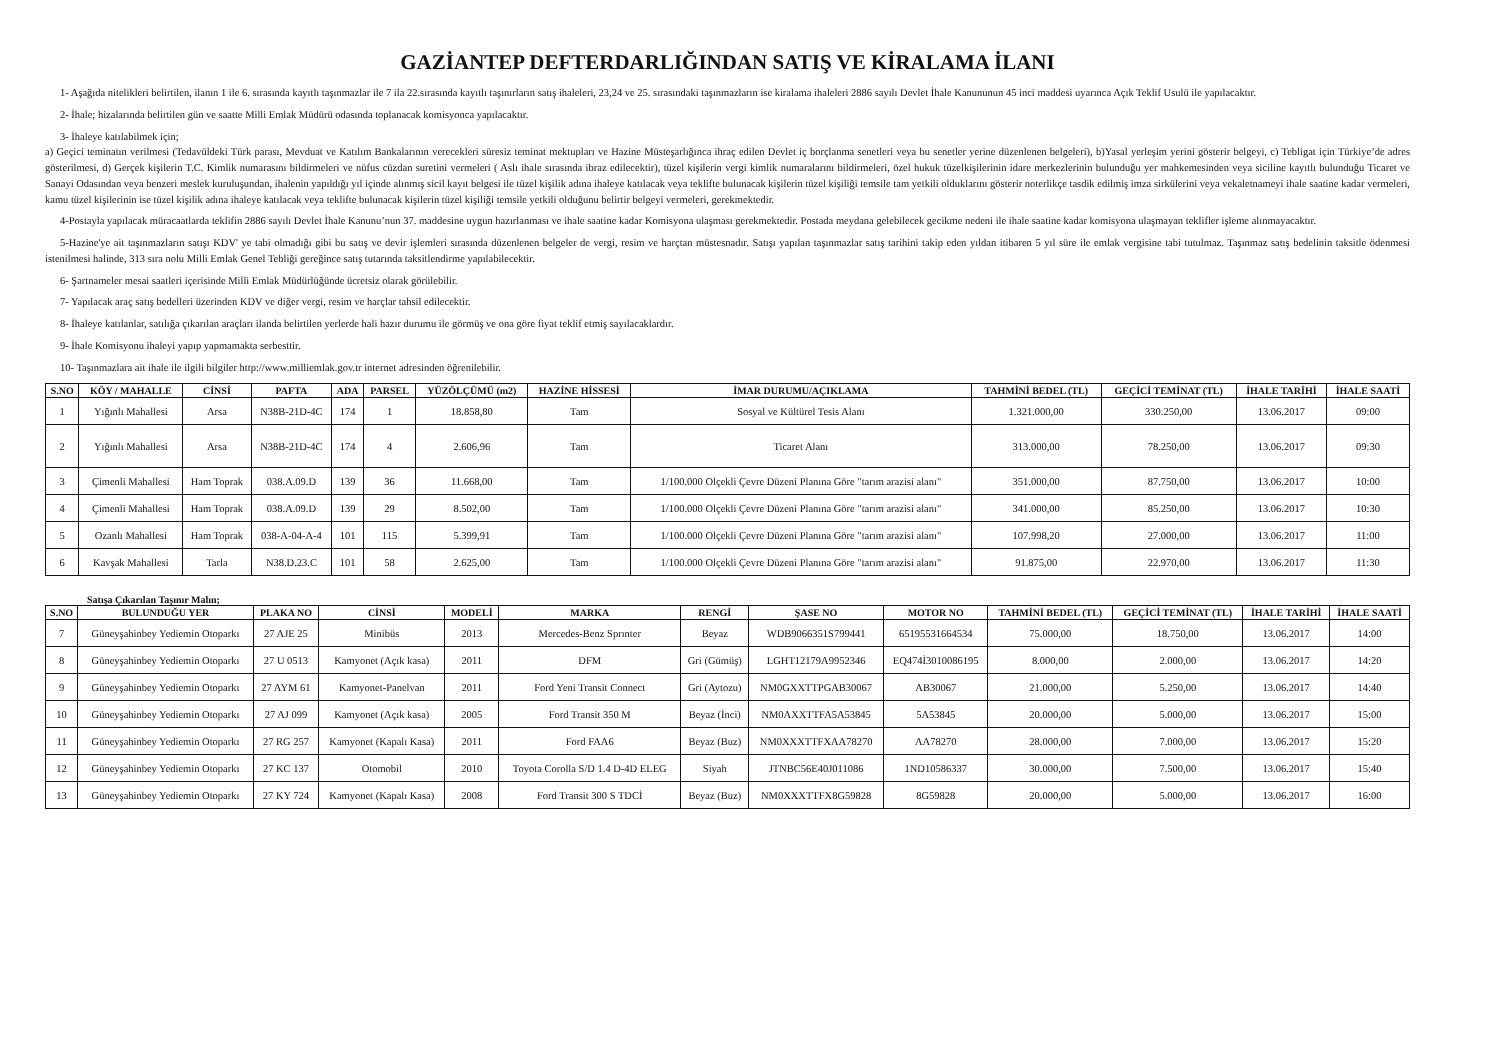GAZİANTEP DEFTERDARLIĞINDAN SATIŞ VE KİRALAMA İLANI
1- Aşağıda nitelikleri belirtilen, ilanın 1 ile 6. sırasında kayıtlı taşınmazlar ile 7 ila 22.sırasında kayıtlı taşınırların satış ihaleleri, 23,24 ve 25. sırasındaki taşınmazların ise kiralama ihaleleri 2886 sayılı Devlet İhale Kanununun 45 inci maddesi uyarınca Açık Teklif Usulü ile yapılacaktır.
2- İhale; hizalarında belirtilen gün ve saatte Milli Emlak Müdürü odasında toplanacak komisyonca yapılacaktır.
3- İhaleye katılabilmek için;
a) Geçici teminatın verilmesi (Tedavüldeki Türk parası, Mevduat ve Katılım Bankalarının verecekleri süresiz teminat mektupları ve Hazine Müsteşarlığınca ihraç edilen Devlet iç borçlanma senetleri veya bu senetler yerine düzenlenen belgeleri), b)Yasal yerleşim yerini gösterir belgeyi, c) Tebligat için Türkiye’de adres gösterilmesi, d) Gerçek kişilerin T.C. Kimlik numarasını bildirmeleri ve nüfus cüzdan suretini vermeleri ( Aslı ihale sırasında ibraz edilecektir), tüzel kişilerin vergi kimlik numaralarını bildirmeleri, özel hukuk tüzelkişilerinin idare merkezlerinin bulunduğu yer mahkemesinden veya siciline kayıtlı bulunduğu Ticaret ve Sanayi Odasından veya benzeri meslek kuruluşundan, ihalenin yapıldığı yıl içinde alınmış sicil kayıt belgesi ile tüzel kişilik adına ihaleye katılacak veya teklifte bulunacak kişilerin tüzel kişiliği temsile tam yetkili olduklarını gösterir noterlikçe tasdik edilmiş imza sirkülerini veya vekaletnameyi ihale saatine kadar vermeleri, kamu tüzel kişilerinin ise tüzel kişilik adına ihaleye katılacak veya teklifte bulunacak kişilerin tüzel kişiliği temsile yetkili olduğunu belirtir belgeyi vermeleri, gerekmektedir.
4-Postayla yapılacak müracaatlarda teklifin 2886 sayılı Devlet İhale Kanunu’nun 37. maddesine uygun hazırlanması ve ihale saatine kadar Komisyona ulaşması gerekmektedir. Postada meydana gelebilecek gecikme nedeni ile ihale saatine kadar komisyona ulaşmayan teklifler işleme alınmayacaktır.
5-Hazine'ye ait taşınmazların satışı KDV' ye tabi olmadığı gibi bu satış ve devir işlemleri sırasında düzenlenen belgeler de vergi, resim ve harçtan müstesnadır. Satışı yapılan taşınmazlar satış tarihini takip eden yıldan itibaren 5 yıl süre ile emlak vergisine tabi tutulmaz. Taşınmaz satış bedelinin taksitle ödenmesi istenilmesi halinde, 313 sıra nolu Milli Emlak Genel Tebliği gereğince satış tutarında taksitlendirme yapılabilecektir.
6- Şartnameler mesai saatleri içerisinde Milli Emlak Müdürlüğünde ücretsiz olarak görülebilir.
7- Yapılacak araç satış bedelleri üzerinden KDV ve diğer vergi, resim ve harçlar tahsil edilecektir.
8- İhaleye katılanlar, satılığa çıkarılan araçları ilanda belirtilen yerlerde hali hazır durumu ile görmüş ve ona göre fiyat teklif etmiş sayılacaklardır.
9- İhale Komisyonu ihaleyi yapıp yapmamakta serbesttir.
10- Taşınmazlara ait ihale ile ilgili bilgiler http://www.milliemlak.gov.tr internet adresinden öğrenilebilir.
| S.NO | KÖY / MAHALLE | CİNSİ | PAFTA | ADA | PARSEL | YÜZÖLÇÜMÜ (m2) | HAZİNE HİSSESİ | İMAR DURUMU/AÇIKLAMA | TAHMİNİ BEDEL (TL) | GEÇİCİ TEMİNAT (TL) | İHALE TARİHİ | İHALE SAATİ |
| --- | --- | --- | --- | --- | --- | --- | --- | --- | --- | --- | --- | --- |
| 1 | Yığınlı Mahallesi | Arsa | N38B-21D-4C | 174 | 1 | 18.858,80 | Tam | Sosyal ve Kültürel Tesis Alanı | 1.321.000,00 | 330.250,00 | 13.06.2017 | 09:00 |
| 2 | Yığınlı Mahallesi | Arsa | N38B-21D-4C | 174 | 4 | 2.606,96 | Tam | Ticaret Alanı | 313.000,00 | 78.250,00 | 13.06.2017 | 09:30 |
| 3 | Çimenli Mahallesi | Ham Toprak | 038.A.09.D | 139 | 36 | 11.668,00 | Tam | 1/100.000 Olçekli Çevre Düzeni Planına Göre "tarım arazisi alanı" | 351.000,00 | 87.750,00 | 13.06.2017 | 10:00 |
| 4 | Çimenli Mahallesi | Ham Toprak | 038.A.09.D | 139 | 29 | 8.502,00 | Tam | 1/100.000 Olçekli Çevre Düzeni Planına Göre "tarım arazisi alanı" | 341.000,00 | 85.250,00 | 13.06.2017 | 10:30 |
| 5 | Ozanlı Mahallesi | Ham Toprak | 038-A-04-A-4 | 101 | 115 | 5.399,91 | Tam | 1/100.000 Olçekli Çevre Düzeni Planına Göre "tarım arazisi alanı" | 107.998,20 | 27.000,00 | 13.06.2017 | 11:00 |
| 6 | Kavşak Mahallesi | Tarla | N38.D.23.C | 101 | 58 | 2.625,00 | Tam | 1/100.000 Olçekli Çevre Düzeni Planına Göre "tarım arazisi alanı" | 91.875,00 | 22.970,00 | 13.06.2017 | 11:30 |
Satışa Çıkarılan Taşınır Malın;
| S.NO | BULUNDUĞU YER | PLAKA NO | CİNSİ | MODELİ | MARKA | RENGİ | ŞASE NO | MOTOR NO | TAHMİNİ BEDEL (TL) | GEÇİCİ TEMİNAT (TL) | İHALE TARİHİ | İHALE SAATİ |
| --- | --- | --- | --- | --- | --- | --- | --- | --- | --- | --- | --- | --- |
| 7 | Güneyşahinbey Yediemin Otoparkı | 27 AJE 25 | Minibüs | 2013 | Mercedes-Benz Sprınter | Beyaz | WDB9066351S799441 | 65195531664534 | 75.000,00 | 18.750,00 | 13.06.2017 | 14:00 |
| 8 | Güneyşahinbey Yediemin Otoparkı | 27 U 0513 | Kamyonet (Açık kasa) | 2011 | DFM | Gri (Gümüş) | LGHT12179A9952346 | EQ474İ3010086195 | 8.000,00 | 2.000,00 | 13.06.2017 | 14:20 |
| 9 | Güneyşahinbey Yediemin Otoparkı | 27 AYM 61 | Kamyonet-Panelvan | 2011 | Ford Yeni Transit Connect | Gri (Aytozu) | NM0GXXTTPGAB30067 | AB30067 | 21.000,00 | 5.250,00 | 13.06.2017 | 14:40 |
| 10 | Güneyşahinbey Yediemin Otoparkı | 27 AJ 099 | Kamyonet (Açık kasa) | 2005 | Ford Transit 350 M | Beyaz (İnci) | NM0AXXTTFA5A53845 | 5A53845 | 20.000,00 | 5.000,00 | 13.06.2017 | 15:00 |
| 11 | Güneyşahinbey Yediemin Otoparkı | 27 RG 257 | Kamyonet (Kapalı Kasa) | 2011 | Ford FAA6 | Beyaz (Buz) | NM0XXXTTFXAA78270 | AA78270 | 28.000,00 | 7.000,00 | 13.06.2017 | 15:20 |
| 12 | Güneyşahinbey Yediemin Otoparkı | 27 KC 137 | Otomobil | 2010 | Toyota Corolla S/D 1.4 D-4D ELEG | Siyah | JTNBC56E40J011086 | 1ND10586337 | 30.000,00 | 7.500,00 | 13.06.2017 | 15:40 |
| 13 | Güneyşahinbey Yediemin Otoparkı | 27 KY 724 | Kamyonet (Kapalı Kasa) | 2008 | Ford Transit 300 S TDCİ | Beyaz (Buz) | NM0XXXTTFX8G59828 | 8G59828 | 20.000,00 | 5.000,00 | 13.06.2017 | 16:00 |